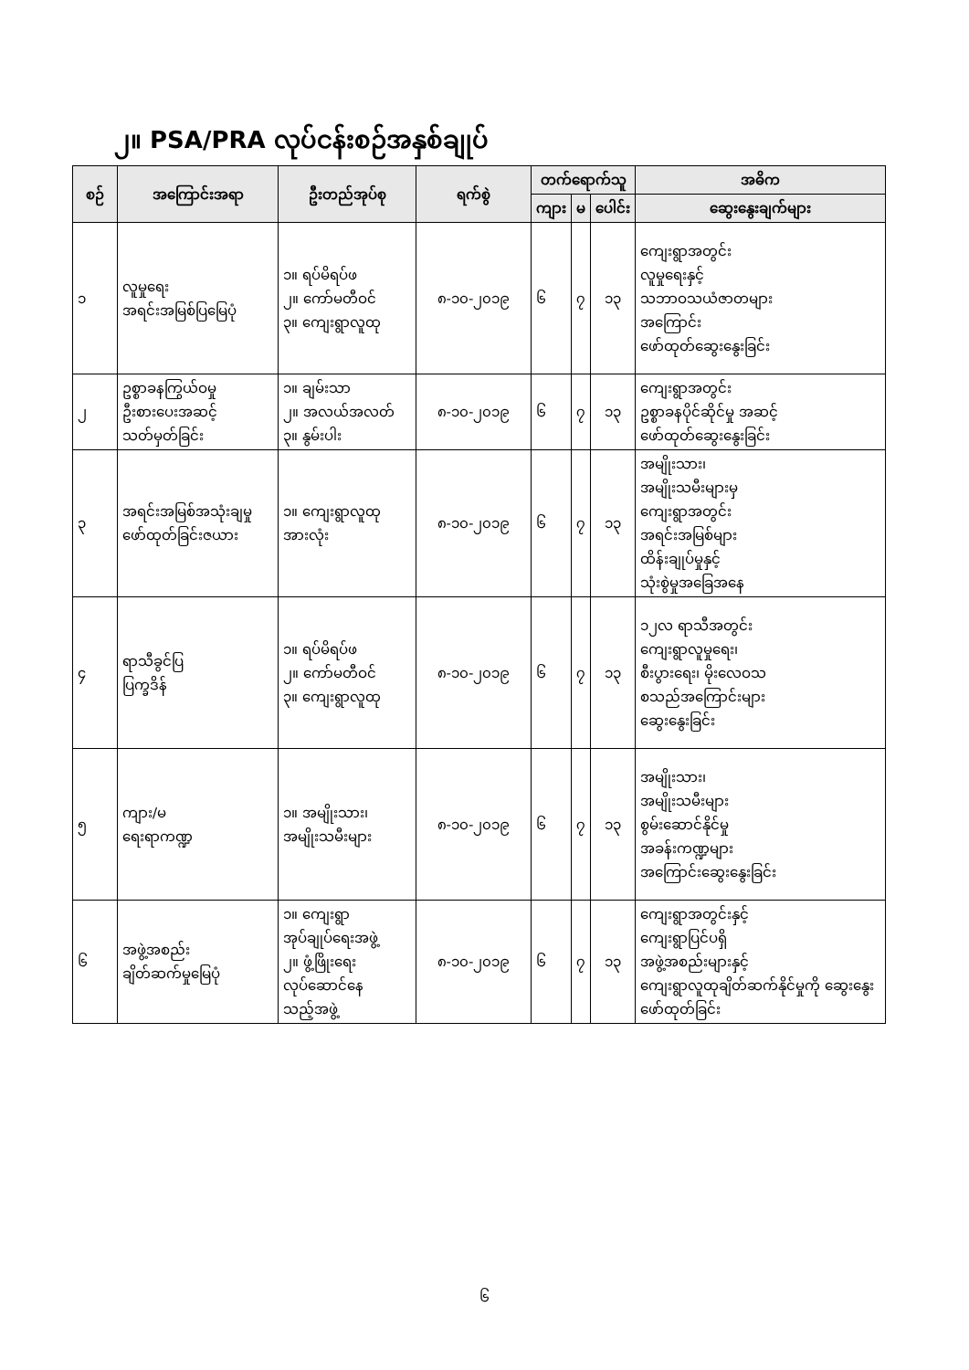၂။ PSA/PRA လုပ်ငန်းစဉ်အနှစ်ချုပ်
| စဉ် | အကြောင်းအရာ | ဦးတည်အုပ်စု | ရက်စွဲ | တက်ရောက်သူ | | | အဓိက |
| --- | --- | --- | --- | --- | --- | --- | --- |
| | | | | ကျား | မ | ပေါင်း | ဆွေးနွေးချက်များ |
| ၁ | လူမှုရေး အရင်းအမြစ်ပြမြေပုံ | ၁။ ရပ်မိရပ်ဖ ၂။ ကော်မတီဝင် ၃။ ကျေးရွာလူထု | ၈-၁၀-၂၀၁၉ | ၆ | ၇ | ၁၃ | ကျေးရွာအတွင်း လူမှုရေးနှင့် သဘာဝသယံဇာတများ အကြောင်း ဖော်ထုတ်ဆွေးနွေးခြင်း |
| ၂ | ဥစ္စာခနကြွယ်ဝမှု ဦးစားပေးအဆင့် သတ်မှတ်ခြင်း | ၁။ ချမ်းသာ ၂။ အလယ်အလတ် ၃။ နွမ်းပါး | ၈-၁၀-၂၀၁၉ | ၆ | ၇ | ၁၃ | ကျေးရွာအတွင်း ဥစ္စာခနပိုင်ဆိုင်မှု အဆင့် ဖော်ထုတ်ဆွေးနွေးခြင်း |
| ၃ | အရင်းအမြစ်အသုံးချမှု ဖော်ထုတ်ခြင်းဇယား | ၁။ ကျေးရွာလူထု အားလုံး | ၈-၁၀-၂၀၁၉ | ၆ | ၇ | ၁၃ | အမျိုးသား၊ အမျိုးသမီးများမှ ကျေးရွာအတွင်း အရင်းအမြစ်များ ထိန်းချုပ်မှုနှင့် သုံးစွဲမှုအခြေအနေ |
| ၄ | ရာသီခွင်ပြ ပြက္ခဒိန် | ၁။ ရပ်မိရပ်ဖ ၂။ ကော်မတီဝင် ၃။ ကျေးရွာလူထု | ၈-၁၀-၂၀၁၉ | ၆ | ၇ | ၁၃ | ၁၂လ ရာသီအတွင်း ကျေးရွာလူမှုရေး၊ စီးပွားရေး၊ မိုးလေဝသ စသည်အကြောင်းများ ဆွေးနွေးခြင်း |
| ၅ | ကျား/မ ရေးရာကဏ္ဍ | ၁။ အမျိုးသား၊ အမျိုးသမီးများ | ၈-၁၀-၂၀၁၉ | ၆ | ၇ | ၁၃ | အမျိုးသား၊ အမျိုးသမီးများ စွမ်းဆောင်နိုင်မှု အခန်းကဏ္ဍများ အကြောင်းဆွေးနွေးခြင်း |
| ၆ | အဖွဲ့အစည်း ချိတ်ဆက်မှုမြေပုံ | ၁။ ကျေးရွာ အုပ်ချုပ်ရေးအဖွဲ့ ၂။ ဖွံ့ဖြိုးရေး လုပ်ဆောင်နေ သည့်အဖွဲ့ | ၈-၁၀-၂၀၁၉ | ၆ | ၇ | ၁၃ | ကျေးရွာအတွင်းနှင့် ကျေးရွာပြင်ပရှိ အဖွဲ့အစည်းများနှင့် ကျေးရွာလူထုချိတ်ဆက်နိုင်မှုကို ဆွေးနွေးဖော်ထုတ်ခြင်း |
၆